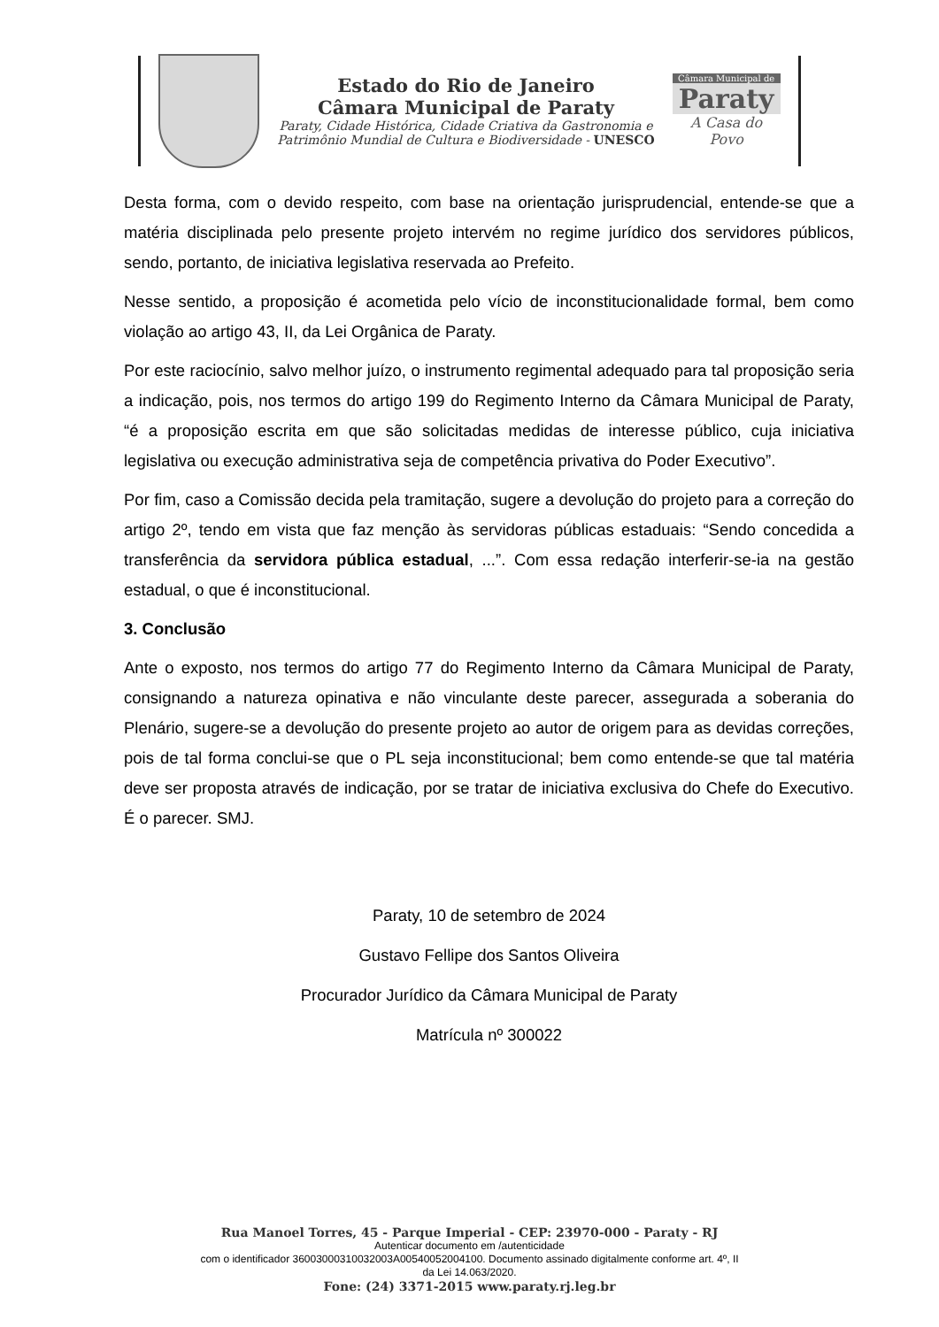Estado do Rio de Janeiro
Câmara Municipal de Paraty
Paraty, Cidade Histórica, Cidade Criativa da Gastronomia e
Patrimônio Mundial de Cultura e Biodiversidade - UNESCO
Câmara Municipal de
Paraty
A Casa do Povo
Desta forma, com o devido respeito, com base na orientação jurisprudencial, entende-se que a matéria disciplinada pelo presente projeto intervém no regime jurídico dos servidores públicos, sendo, portanto, de iniciativa legislativa reservada ao Prefeito.
Nesse sentido, a proposição é acometida pelo vício de inconstitucionalidade formal, bem como violação ao artigo 43, II, da Lei Orgânica de Paraty.
Por este raciocínio, salvo melhor juízo, o instrumento regimental adequado para tal proposição seria a indicação, pois, nos termos do artigo 199 do Regimento Interno da Câmara Municipal de Paraty, “é a proposição escrita em que são solicitadas medidas de interesse público, cuja iniciativa legislativa ou execução administrativa seja de competência privativa do Poder Executivo”.
Por fim, caso a Comissão decida pela tramitação, sugere a devolução do projeto para a correção do artigo 2º, tendo em vista que faz menção às servidoras públicas estaduais: “Sendo concedida a transferência da servidora pública estadual, ...”. Com essa redação interferir-se-ia na gestão estadual, o que é inconstitucional.
3. Conclusão
Ante o exposto, nos termos do artigo 77 do Regimento Interno da Câmara Municipal de Paraty, consignando a natureza opinativa e não vinculante deste parecer, assegurada a soberania do Plenário, sugere-se a devolução do presente projeto ao autor de origem para as devidas correções, pois de tal forma conclui-se que o PL seja inconstitucional; bem como entende-se que tal matéria deve ser proposta através de indicação, por se tratar de iniciativa exclusiva do Chefe do Executivo. É o parecer. SMJ.
Paraty, 10 de setembro de 2024
Gustavo Fellipe dos Santos Oliveira
Procurador Jurídico da Câmara Municipal de Paraty
Matrícula nº 300022
Rua Manoel Torres, 45 - Parque Imperial - CEP: 23970-000 - Paraty - RJ
Autenticar documento em /autenticidade
com o identificador 36003000310032003A00540052004100. Documento assinado digitalmente conforme art. 4º, II
da Lei 14.063/2020.
Fone: (24) 3371-2015 www.paraty.rj.leg.br